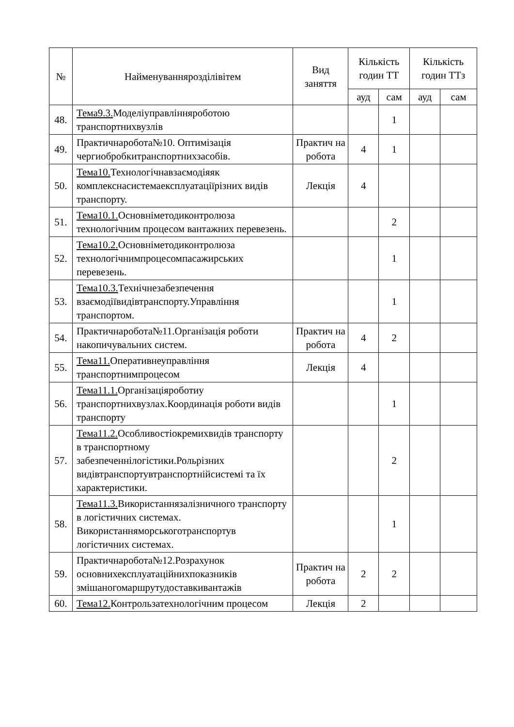| № | Найменуванняроз­ділівітем | Вид заняття | Кількість годин ТТ | | Кількість годин ТТз | |
| --- | --- | --- | --- | --- | --- | --- |
| | | | ауд | сам | ауд | сам |
| 48. | Тема9.3. Моделіуправлінняроботою транспортнихвузлів | | | 1 | | |
| 49. | Практичнаробота№10. Оптимізація чергиобробкитранспортнихзасобів. | Практич на робота | 4 | 1 | | |
| 50. | Тема10. Технологічнавзаємодіяяк комплекснасистемаексплуатаціїрізних видів транспорту. | Лекція | 4 | | | |
| 51. | Тема10.1. Основніметодиконтролюза технологічним процесом вантажних перевезень. | | | 2 | | |
| 52. | Тема10.2. Основніметодиконтролюза технологічнимпроцесомпасажирських перевезень. | | | 1 | | |
| 53. | Тема10.3. Технічнезабезпечення взаємодіївидівтранспорту.Управління транспортом. | | | 1 | | |
| 54. | Практичнаробота№11.Організація роботи накопичувальних систем. | Практич на робота | 4 | 2 | | |
| 55. | Тема11. Оперативнеуправління транспортнимпроцесом | Лекція | 4 | | | |
| 56. | Тема11.1. Організаціяроботиу транспортнихвузлах.Координація роботи видів транспорту | | | 1 | | |
| 57. | Тема11.2. Особливостіокремихвидів транспорту в транспортному забезпеченнілогістики.Рольрізних видівтранспортувтранспортнійсистемі та їх характеристики. | | | 2 | | |
| 58. | Тема11.3. Використаннязалізничного транспорту в логістичних системах. Використанняморськоготранспортув логістичних системах. | | | 1 | | |
| 59. | Практичнаробота№12.Розрахунок основнихексплуатаційнихпоказників змішаногомаршрутудоставкивантажів | Практич на робота | 2 | 2 | | |
| 60. | Тема12. Контрользатехнологічним процесом | Лекція | 2 | | | |